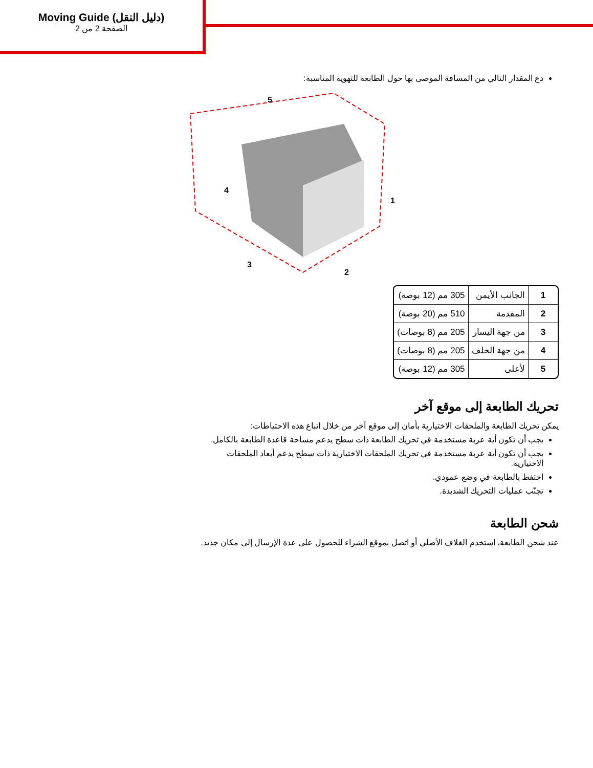Moving Guide (دليل النقل)
الصفحة 2 من 2
دع المقدار التالي من المسافة الموصى بها حول الطابعة للتهوية المناسبة:
5
4
3
2
1
| 1 | الجانب الأيمن | 305 مم (12 بوصة) |
| 2 | المقدمة | 510 مم (20 بوصة) |
| 3 | من جهة اليسار | 205 مم (8 بوصات) |
| 4 | من جهة الخلف | 205 مم (8 بوصات) |
| 5 | لأعلى | 305 مم (12 بوصة) |
تحريك الطابعة إلى موقع آخر
يمكن تحريك الطابعة والملحقات الاختيارية بأمان إلى موقع آخر من خلال اتباع هذه الاحتياطات:
يجب أن تكون أية عربة مستخدمة في تحريك الطابعة ذات سطح يدعم مساحة قاعدة الطابعة بالكامل.
يجب أن تكون أية عربة مستخدمة في تحريك الملحقات الاختيارية ذات سطح يدعم أبعاد الملحقات الاختيارية.
احتفظ بالطابعة في وضع عمودي.
تجنّب عمليات التحريك الشديدة.
شحن الطابعة
عند شحن الطابعة، استخدم الغلاف الأصلي أو اتصل بموقع الشراء للحصول على عدة الإرسال إلى مكان جديد.